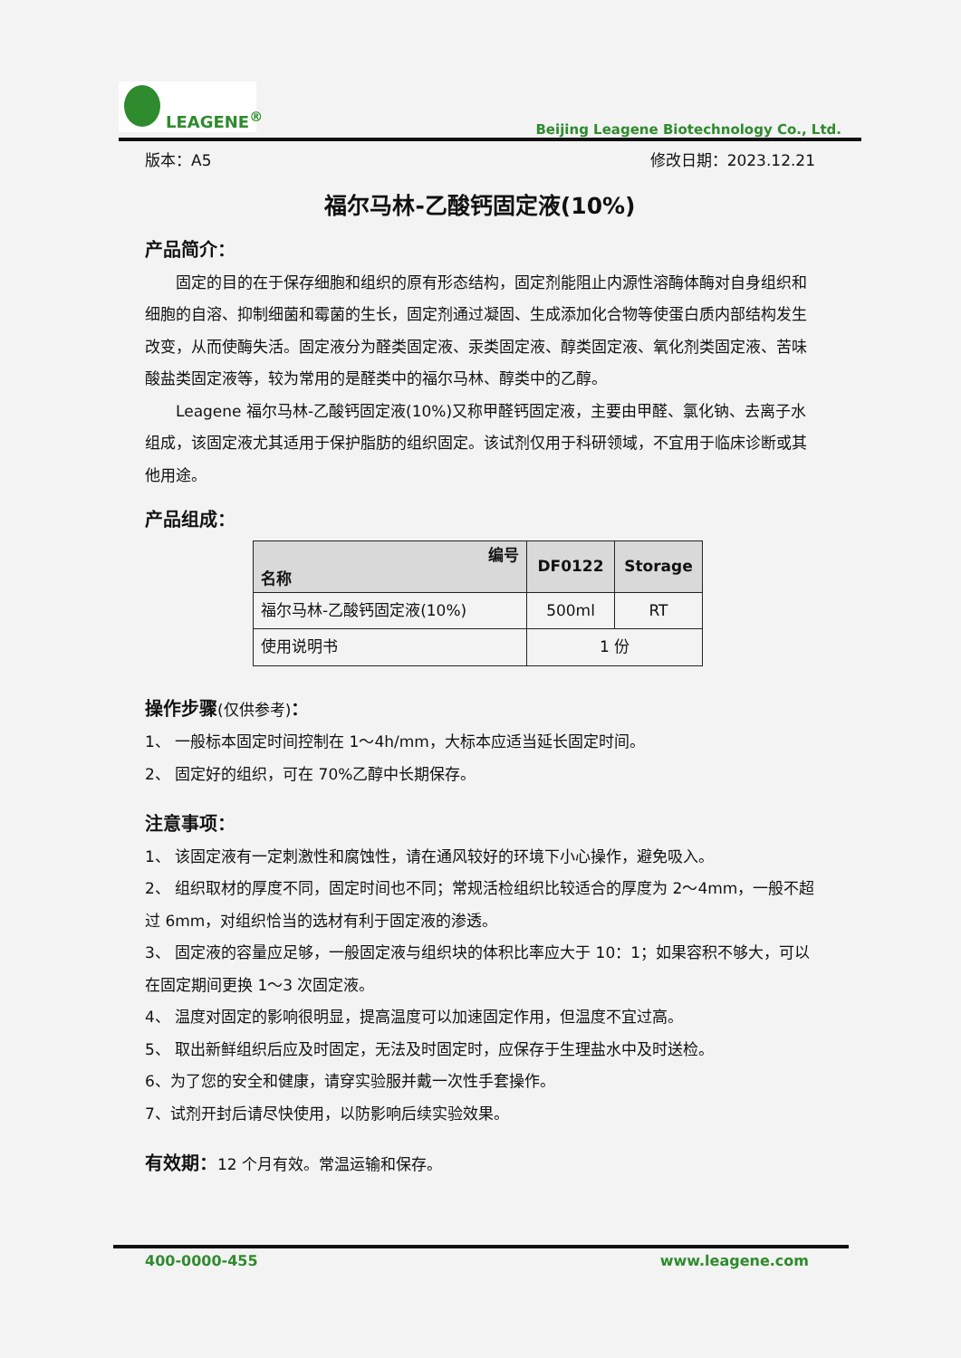LEAGENE<sup>®</sup>
Beijing Leagene Biotechnology Co., Ltd.
版本：A5 修改日期：2023.12.21
福尔马林-乙酸钙固定液(10%)
产品简介：
　　固定的目的在于保存细胞和组织的原有形态结构，固定剂能阻止内源性溶酶体酶对自身组织和细胞的自溶、抑制细菌和霉菌的生长，固定剂通过凝固、生成添加化合物等使蛋白质内部结构发生改变，从而使酶失活。固定液分为醛类固定液、汞类固定液、醇类固定液、氧化剂类固定液、苦味酸盐类固定液等，较为常用的是醛类中的福尔马林、醇类中的乙醇。
　　Leagene 福尔马林-乙酸钙固定液(10%)又称甲醛钙固定液，主要由甲醛、氯化钠、去离子水组成，该固定液尤其适用于保护脂肪的组织固定。该试剂仅用于科研领域，不宜用于临床诊断或其他用途。
产品组成：
| 编号 名称 | DF0122 | Storage |
| --- | --- | --- |
| 福尔马林-乙酸钙固定液(10%) | 500ml | RT |
| 使用说明书 | 1 份 | |
操作步骤(仅供参考)：
1、 一般标本固定时间控制在 1～4h/mm，大标本应适当延长固定时间。
2、 固定好的组织，可在 70%乙醇中长期保存。
注意事项：
1、 该固定液有一定刺激性和腐蚀性，请在通风较好的环境下小心操作，避免吸入。
2、 组织取材的厚度不同，固定时间也不同；常规活检组织比较适合的厚度为 2～4mm，一般不超过 6mm，对组织恰当的选材有利于固定液的渗透。
3、 固定液的容量应足够，一般固定液与组织块的体积比率应大于 10：1；如果容积不够大，可以在固定期间更换 1～3 次固定液。
4、 温度对固定的影响很明显，提高温度可以加速固定作用，但温度不宜过高。
5、 取出新鲜组织后应及时固定，无法及时固定时，应保存于生理盐水中及时送检。
6、为了您的安全和健康，请穿实验服并戴一次性手套操作。
7、试剂开封后请尽快使用，以防影响后续实验效果。
有效期：12 个月有效。常温运输和保存。
400-0000-455 www.leagene.com